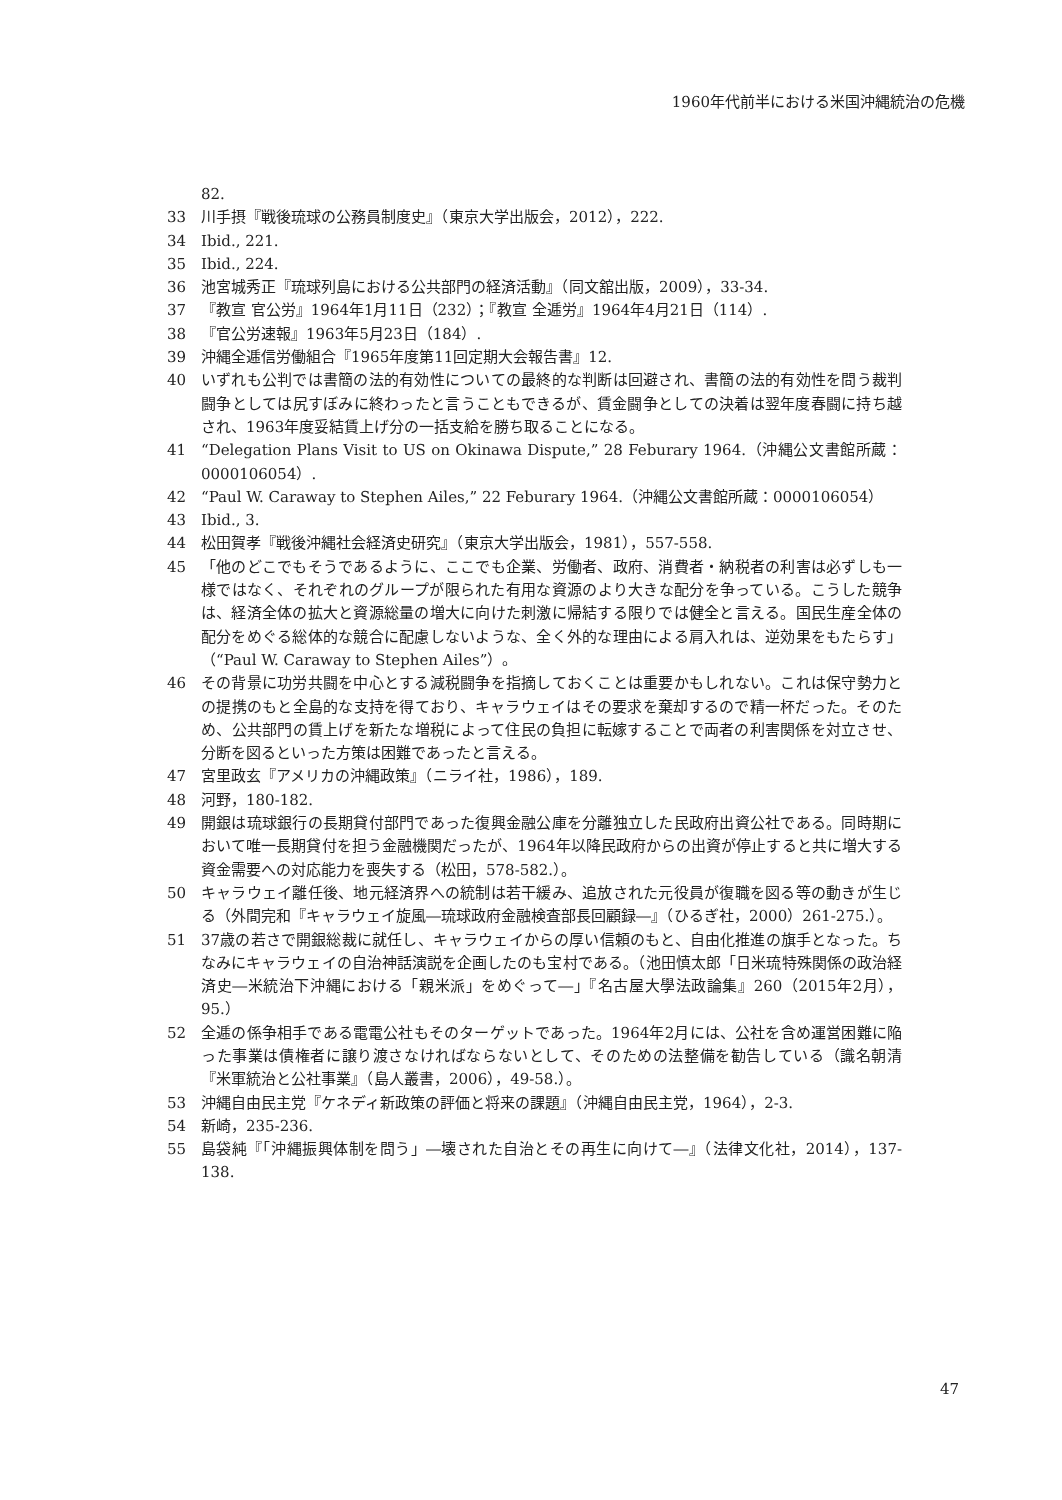1960年代前半における米国沖縄統治の危機
82.
33 川手摂『戦後琉球の公務員制度史』（東京大学出版会，2012），222.
34 Ibid., 221.
35 Ibid., 224.
36 池宮城秀正『琉球列島における公共部門の経済活動』（同文舘出版，2009），33-34.
37 『教宣 官公労』1964年1月11日（232）；『教宣 全逓労』1964年4月21日（114）.
38 『官公労速報』1963年5月23日（184）.
39 沖縄全逓信労働組合『1965年度第11回定期大会報告書』12.
40 いずれも公判では書簡の法的有効性についての最終的な判断は回避され、書簡の法的有効性を問う裁判闘争としては尻すぼみに終わったと言うこともできるが、賃金闘争としての決着は翌年度春闘に持ち越され、1963年度妥結賃上げ分の一括支給を勝ち取ることになる。
41 “Delegation Plans Visit to US on Okinawa Dispute,” 28 Feburary 1964.（沖縄公文書館所蔵：0000106054）.
42 “Paul W. Caraway to Stephen Ailes,” 22 Feburary 1964.（沖縄公文書館所蔵：0000106054）
43 Ibid., 3.
44 松田賀孝『戦後沖縄社会経済史研究』（東京大学出版会，1981），557-558.
45 「他のどこでもそうであるように、ここでも企業、労働者、政府、消費者・納税者の利害は必ずしも一様ではなく、それぞれのグループが限られた有用な資源のより大きな配分を争っている。こうした競争は、経済全体の拡大と資源総量の増大に向けた刺激に帰結する限りでは健全と言える。国民生産全体の配分をめぐる総体的な競合に配慮しないような、全く外的な理由による肩入れは、逆効果をもたらす」（“Paul W. Caraway to Stephen Ailes”）。
46 その背景に功労共闘を中心とする減税闘争を指摘しておくことは重要かもしれない。これは保守勢力との提携のもと全島的な支持を得ており、キャラウェイはその要求を棄却するので精一杯だった。そのため、公共部門の賃上げを新たな増税によって住民の負担に転嫁することで両者の利害関係を対立させ、分断を図るといった方策は困難であったと言える。
47 宮里政玄『アメリカの沖縄政策』（ニライ社，1986），189.
48 河野，180-182.
49 開銀は琉球銀行の長期貸付部門であった復興金融公庫を分離独立した民政府出資公社である。同時期において唯一長期貸付を担う金融機関だったが、1964年以降民政府からの出資が停止すると共に増大する資金需要への対応能力を喪失する（松田，578-582.）。
50 キャラウェイ離任後、地元経済界への統制は若干緩み、追放された元役員が復職を図る等の動きが生じる（外間完和『キャラウェイ旋風―琉球政府金融検査部長回顧録―』（ひるぎ社，2000）261-275.）。
51 37歳の若さで開銀総裁に就任し、キャラウェイからの厚い信頼のもと、自由化推進の旗手となった。ちなみにキャラウェイの自治神話演説を企画したのも宝村である。（池田慎太郎「日米琉特殊関係の政治経済史―米統治下沖縄における「親米派」をめぐって―」『名古屋大學法政論集』260（2015年2月），95.）
52 全逓の係争相手である電電公社もそのターゲットであった。1964年2月には、公社を含め運営困難に陥った事業は債権者に譲り渡さなければならないとして、そのための法整備を勧告している（識名朝清『米軍統治と公社事業』（島人叢書，2006），49-58.）。
53 沖縄自由民主党『ケネディ新政策の評価と将来の課題』（沖縄自由民主党，1964），2-3.
54 新崎，235-236.
55 島袋純『「沖縄振興体制を問う」―壊された自治とその再生に向けて―』（法律文化社，2014），137-138.
47